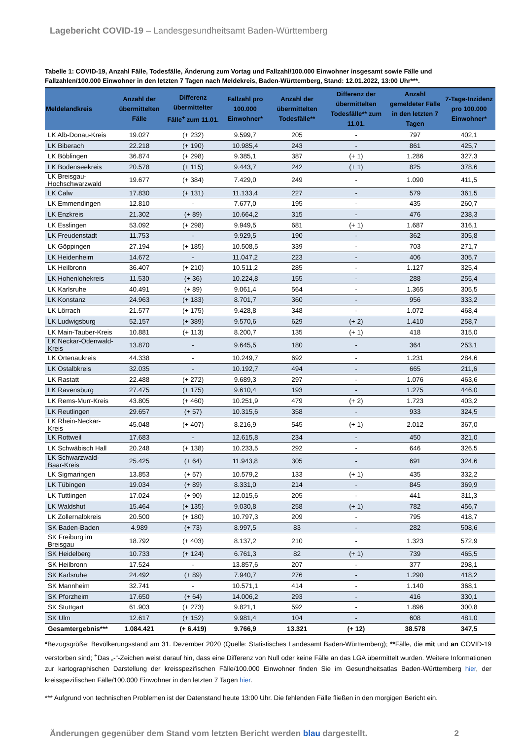Lagebericht COVID-19 – Landesgesundheitsamt Baden-Württemberg
Tabelle 1: COVID-19, Anzahl Fälle, Todesfälle, Änderung zum Vortag und Fallzahl/100.000 Einwohner insgesamt sowie Fälle und Fallzahlen/100.000 Einwohner in den letzten 7 Tagen nach Meldekreis, Baden-Württemberg, Stand: 12.01.2022, 13:00 Uhr***.
| Meldelandkreis | Anzahl der übermittelten Fälle | Differenz übermittelter Fälle<sup>+</sup> zum 11.01. | Fallzahl pro 100.000 Einwohner* | Anzahl der übermittelten Todesfälle** | Differenz der übermittelten Todesfälle** zum 11.01. | Anzahl gemeldeter Fälle in den letzten 7 Tagen | 7-Tage-Inzidenz pro 100.000 Einwohner* |
| --- | --- | --- | --- | --- | --- | --- | --- |
| LK Alb-Donau-Kreis | 19.027 | (+ 232) | 9.599,7 | 205 | - | 797 | 402,1 |
| LK Biberach | 22.218 | (+ 190) | 10.985,4 | 243 | - | 861 | 425,7 |
| LK Böblingen | 36.874 | (+ 298) | 9.385,1 | 387 | (+ 1) | 1.286 | 327,3 |
| LK Bodenseekreis | 20.578 | (+ 115) | 9.443,7 | 242 | (+ 1) | 825 | 378,6 |
| LK Breisgau-Hochschwarzwald | 19.677 | (+ 384) | 7.429,0 | 249 | - | 1.090 | 411,5 |
| LK Calw | 17.830 | (+ 131) | 11.133,4 | 227 | - | 579 | 361,5 |
| LK Emmendingen | 12.810 | - | 7.677,0 | 195 | - | 435 | 260,7 |
| LK Enzkreis | 21.302 | (+ 89) | 10.664,2 | 315 | - | 476 | 238,3 |
| LK Esslingen | 53.092 | (+ 298) | 9.949,5 | 681 | (+ 1) | 1.687 | 316,1 |
| LK Freudenstadt | 11.753 | - | 9.929,5 | 190 | - | 362 | 305,8 |
| LK Göppingen | 27.194 | (+ 185) | 10.508,5 | 339 | - | 703 | 271,7 |
| LK Heidenheim | 14.672 | - | 11.047,2 | 223 | - | 406 | 305,7 |
| LK Heilbronn | 36.407 | (+ 210) | 10.511,2 | 285 | - | 1.127 | 325,4 |
| LK Hohenlohekreis | 11.530 | (+ 36) | 10.224,8 | 155 | - | 288 | 255,4 |
| LK Karlsruhe | 40.491 | (+ 89) | 9.061,4 | 564 | - | 1.365 | 305,5 |
| LK Konstanz | 24.963 | (+ 183) | 8.701,7 | 360 | - | 956 | 333,2 |
| LK Lörrach | 21.577 | (+ 175) | 9.428,8 | 348 | - | 1.072 | 468,4 |
| LK Ludwigsburg | 52.157 | (+ 389) | 9.570,6 | 629 | (+ 2) | 1.410 | 258,7 |
| LK Main-Tauber-Kreis | 10.881 | (+ 113) | 8.200,7 | 135 | (+ 1) | 418 | 315,0 |
| LK Neckar-Odenwald-Kreis | 13.870 | - | 9.645,5 | 180 | - | 364 | 253,1 |
| LK Ortenaukreis | 44.338 | - | 10.249,7 | 692 | - | 1.231 | 284,6 |
| LK Ostalbkreis | 32.035 | - | 10.192,7 | 494 | - | 665 | 211,6 |
| LK Rastatt | 22.488 | (+ 272) | 9.689,3 | 297 | - | 1.076 | 463,6 |
| LK Ravensburg | 27.475 | (+ 175) | 9.610,4 | 193 | - | 1.275 | 446,0 |
| LK Rems-Murr-Kreis | 43.805 | (+ 460) | 10.251,9 | 479 | (+ 2) | 1.723 | 403,2 |
| LK Reutlingen | 29.657 | (+ 57) | 10.315,6 | 358 | - | 933 | 324,5 |
| LK Rhein-Neckar-Kreis | 45.048 | (+ 407) | 8.216,9 | 545 | (+ 1) | 2.012 | 367,0 |
| LK Rottweil | 17.683 | - | 12.615,8 | 234 | - | 450 | 321,0 |
| LK Schwäbisch Hall | 20.248 | (+ 138) | 10.233,5 | 292 | - | 646 | 326,5 |
| LK Schwarzwald-Baar-Kreis | 25.425 | (+ 64) | 11.943,8 | 305 | - | 691 | 324,6 |
| LK Sigmaringen | 13.853 | (+ 57) | 10.579,2 | 133 | (+ 1) | 435 | 332,2 |
| LK Tübingen | 19.034 | (+ 89) | 8.331,0 | 214 | - | 845 | 369,9 |
| LK Tuttlingen | 17.024 | (+ 90) | 12.015,6 | 205 | - | 441 | 311,3 |
| LK Waldshut | 15.464 | (+ 135) | 9.030,8 | 258 | (+ 1) | 782 | 456,7 |
| LK Zollernalbkreis | 20.500 | (+ 180) | 10.797,3 | 209 | - | 795 | 418,7 |
| SK Baden-Baden | 4.989 | (+ 73) | 8.997,5 | 83 | - | 282 | 508,6 |
| SK Freiburg im Breisgau | 18.792 | (+ 403) | 8.137,2 | 210 | - | 1.323 | 572,9 |
| SK Heidelberg | 10.733 | (+ 124) | 6.761,3 | 82 | (+ 1) | 739 | 465,5 |
| SK Heilbronn | 17.524 | - | 13.857,6 | 207 | - | 377 | 298,1 |
| SK Karlsruhe | 24.492 | (+ 89) | 7.940,7 | 276 | - | 1.290 | 418,2 |
| SK Mannheim | 32.741 | - | 10.571,1 | 414 | - | 1.140 | 368,1 |
| SK Pforzheim | 17.650 | (+ 64) | 14.006,2 | 293 | - | 416 | 330,1 |
| SK Stuttgart | 61.903 | (+ 273) | 9.821,1 | 592 | - | 1.896 | 300,8 |
| SK Ulm | 12.617 | (+ 152) | 9.981,4 | 104 | - | 608 | 481,0 |
| Gesamtergebnis*** | 1.084.421 | (+ 6.419) | 9.766,9 | 13.321 | (+ 12) | 38.578 | 347,5 |
*Bezugsgröße: Bevölkerungsstand am 31. Dezember 2020 (Quelle: Statistisches Landesamt Baden-Württemberg); **Fälle, die mit und an COVID-19 verstorben sind; <sup>+</sup>Das „-“-Zeichen weist darauf hin, dass eine Differenz von Null oder keine Fälle an das LGA übermittelt wurden. Weitere Informationen zur kartographischen Darstellung der kreisspezifischen Fälle/100.000 Einwohner finden Sie im Gesundheitsatlas Baden-Württemberg hier, der kreisspezifischen Fälle/100.000 Einwohner in den letzten 7 Tagen hier.
*** Aufgrund von technischen Problemen ist der Datenstand heute 13:00 Uhr. Die fehlenden Fälle fließen in den morgigen Bericht ein.
Änderungen gegenüber dem Stand vom letzten Bericht werden blau dargestellt. 2